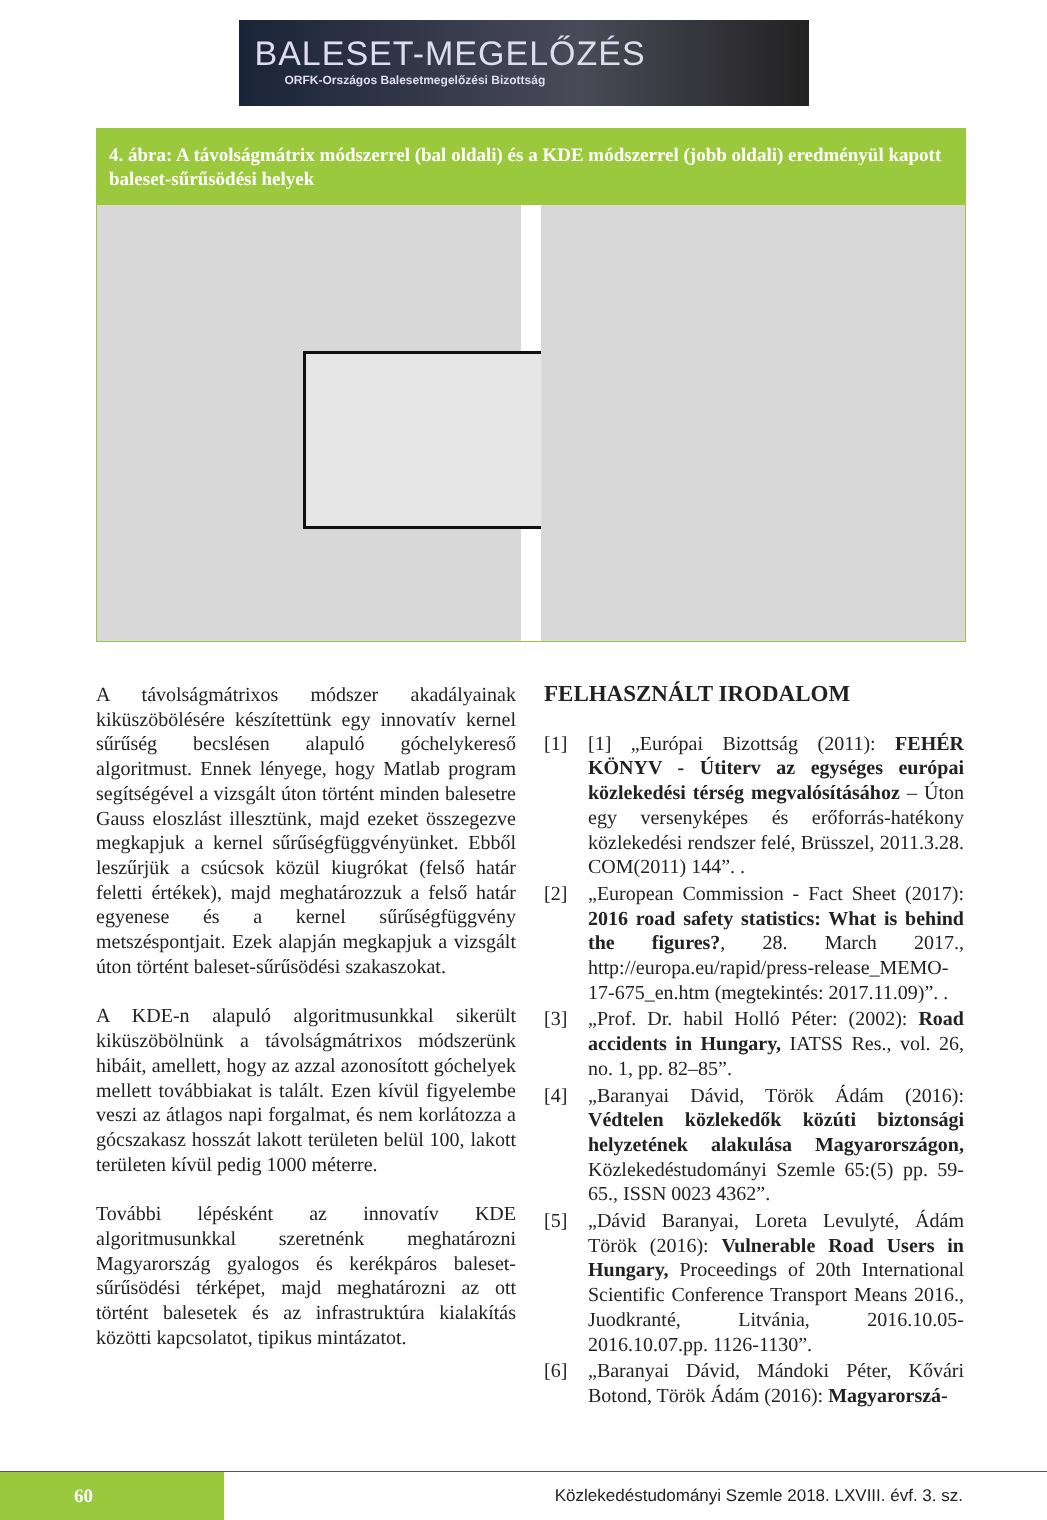BALESET-MEGELŐZÉS
ORFK-Országos Balesetmegelőzési Bizottság
4. ábra: A távolságmátrix módszerrel (bal oldali) és a KDE módszerrel (jobb oldali) eredményül kapott baleset-sűrűsödési helyek
A távolságmátrixos módszer akadályainak kiküszöbölésére készítettünk egy innovatív kernel sűrűség becslésen alapuló góchelykereső algoritmust. Ennek lényege, hogy Matlab program segítségével a vizsgált úton történt minden balesetre Gauss eloszlást illesztünk, majd ezeket összegezve megkapjuk a kernel sűrűségfüggvényünket. Ebből leszűrjük a csúcsok közül kiugrókat (felső határ feletti értékek), majd meghatározzuk a felső határ egyenese és a kernel sűrűségfüggvény metszéspontjait. Ezek alapján megkapjuk a vizsgált úton történt baleset-sűrűsödési szakaszokat.
A KDE-n alapuló algoritmusunkkal sikerült kiküszöbölnünk a távolságmátrixos módszerünk hibáit, amellett, hogy az azzal azonosított góchelyek mellett továbbiakat is talált. Ezen kívül figyelembe veszi az átlagos napi forgalmat, és nem korlátozza a gócszakasz hosszát lakott területen belül 100, lakott területen kívül pedig 1000 méterre.
További lépésként az innovatív KDE algoritmusunkkal szeretnénk meghatározni Magyarország gyalogos és kerékpáros baleset-sűrűsödési térképet, majd meghatározni az ott történt balesetek és az infrastruktúra kialakítás közötti kapcsolatot, tipikus mintázatot.
FELHASZNÁLT IRODALOM
[1] [1] „Európai Bizottság (2011): FEHÉR KÖNYV - Útiterv az egységes európai közlekedési térség megvalósításához – Úton egy versenyképes és erőforrás-hatékony közlekedési rendszer felé, Brüsszel, 2011.3.28. COM(2011) 144”. .
[2] „European Commission - Fact Sheet (2017): 2016 road safety statistics: What is behind the figures?, 28. March 2017., http://europa.eu/rapid/press-release_MEMO-17-675_en.htm (megtekintés: 2017.11.09)”. .
[3] „Prof. Dr. habil Holló Péter: (2002): Road accidents in Hungary, IATSS Res., vol. 26, no. 1, pp. 82–85”.
[4] „Baranyai Dávid, Török Ádám (2016): Védtelen közlekedők közúti biztonsági helyzetének alakulása Magyarországon, Közlekedéstudományi Szemle 65:(5) pp. 59-65., ISSN 0023 4362”.
[5] „Dávid Baranyai, Loreta Levulyté, Ádám Török (2016): Vulnerable Road Users in Hungary, Proceedings of 20th International Scientific Conference Transport Means 2016., Juodkranté, Litvánia, 2016.10.05-2016.10.07.pp. 1126-1130”.
[6] „Baranyai Dávid, Mándoki Péter, Kővári Botond, Török Ádám (2016): Magyarorszá-
60
Közlekedéstudományi Szemle 2018. LXVIII. évf. 3. sz.